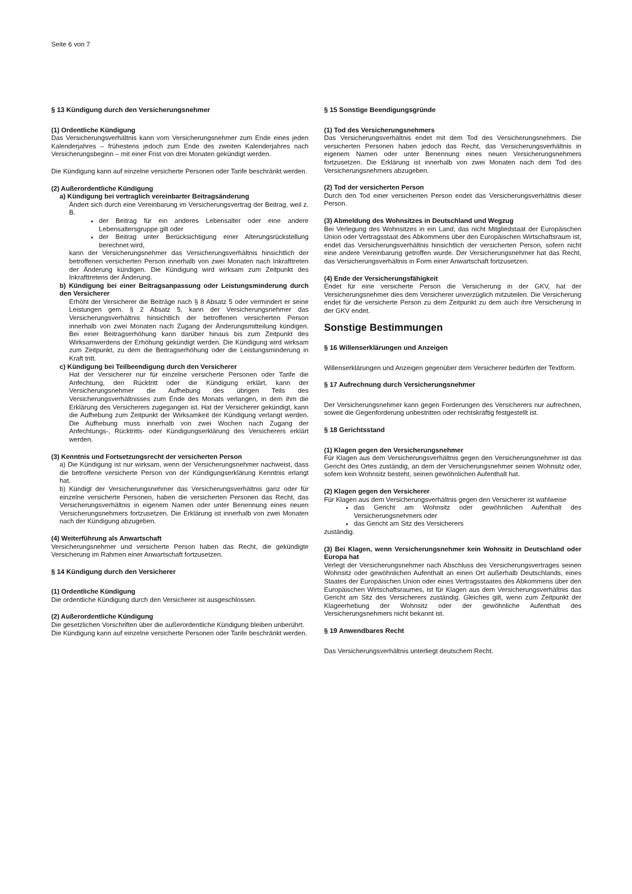Seite 6 von 7
§ 13 Kündigung durch den Versicherungsnehmer
(1) Ordentliche Kündigung
Das Versicherungsverhältnis kann vom Versicherungsnehmer zum Ende eines jeden Kalenderjahres – frühestens jedoch zum Ende des zweiten Kalenderjahres nach Versicherungsbeginn – mit einer Frist von drei Monaten gekündigt werden.
Die Kündigung kann auf einzelne versicherte Personen oder Tarife beschränkt werden.
(2) Außerordentliche Kündigung
a) Kündigung bei vertraglich vereinbarter Beitragsänderung
Ändert sich durch eine Vereinbarung im Versicherungsvertrag der Beitrag, weil z. B.
der Beitrag für ein anderes Lebensalter oder eine andere Lebensaltersgruppe gilt oder
der Beitrag unter Berücksichtigung einer Alterungsrückstellung berechnet wird,
kann der Versicherungsnehmer das Versicherungsverhältnis hinsichtlich der betroffenen versicherten Person innerhalb von zwei Monaten nach Inkrafttreten der Änderung kündigen. Die Kündigung wird wirksam zum Zeitpunkt des Inkrafttretens der Änderung.
b) Kündigung bei einer Beitragsanpassung oder Leistungsminderung durch den Versicherer
Erhöht der Versicherer die Beiträge nach § 8 Absatz 5 oder vermindert er seine Leistungen gem. § 2 Absatz 5, kann der Versicherungsnehmer das Versicherungsverhältnis hinsichtlich der betroffenen versicherten Person innerhalb von zwei Monaten nach Zugang der Änderungsmitteilung kündigen. Bei einer Beitragserhöhung kann darüber hinaus bis zum Zeitpunkt des Wirksamwerdens der Erhöhung gekündigt werden. Die Kündigung wird wirksam zum Zeitpunkt, zu dem die Beitragserhöhung oder die Leistungsminderung in Kraft tritt.
c) Kündigung bei Teilbeendigung durch den Versicherer
Hat der Versicherer nur für einzelne versicherte Personen oder Tarife die Anfechtung, den Rücktritt oder die Kündigung erklärt, kann der Versicherungsnehmer die Aufhebung des übrigen Teils des Versicherungsverhältnisses zum Ende des Monats verlangen, in dem ihm die Erklärung des Versicherers zugegangen ist. Hat der Versicherer gekündigt, kann die Aufhebung zum Zeitpunkt der Wirksamkeit der Kündigung verlangt werden. Die Aufhebung muss innerhalb von zwei Wochen nach Zugang der Anfechtungs-, Rücktritts- oder Kündigungserklärung des Versicherers erklärt werden.
(3) Kenntnis und Fortsetzungsrecht der versicherten Person
a) Die Kündigung ist nur wirksam, wenn der Versicherungsnehmer nachweist, dass die betroffene versicherte Person von der Kündigungserklärung Kenntnis erlangt hat.
b) Kündigt der Versicherungsnehmer das Versicherungsverhältnis ganz oder für einzelne versicherte Personen, haben die versicherten Personen das Recht, das Versicherungsverhältnis in eigenem Namen oder unter Benennung eines neuen Versicherungsnehmers fortzusetzen. Die Erklärung ist innerhalb von zwei Monaten nach der Kündigung abzugeben.
(4) Weiterführung als Anwartschaft
Versicherungsnehmer und versicherte Person haben das Recht, die gekündigte Versicherung im Rahmen einer Anwartschaft fortzusetzen.
§ 14 Kündigung durch den Versicherer
(1) Ordentliche Kündigung
Die ordentliche Kündigung durch den Versicherer ist ausgeschlossen.
(2) Außerordentliche Kündigung
Die gesetzlichen Vorschriften über die außerordentliche Kündigung bleiben unberührt.
Die Kündigung kann auf einzelne versicherte Personen oder Tarife beschränkt werden.
§ 15 Sonstige Beendigungsgründe
(1) Tod des Versicherungsnehmers
Das Versicherungsverhältnis endet mit dem Tod des Versicherungsnehmers. Die versicherten Personen haben jedoch das Recht, das Versicherungsverhältnis in eigenem Namen oder unter Benennung eines neuen Versicherungsnehmers fortzusetzen. Die Erklärung ist innerhalb von zwei Monaten nach dem Tod des Versicherungsnehmers abzugeben.
(2) Tod der versicherten Person
Durch den Tod einer versicherten Person endet das Versicherungsverhältnis dieser Person.
(3) Abmeldung des Wohnsitzes in Deutschland und Wegzug
Bei Verlegung des Wohnsitzes in ein Land, das nicht Mitgliedstaat der Europäischen Union oder Vertragsstaat des Abkommens über den Europäischen Wirtschaftsraum ist, endet das Versicherungsverhältnis hinsichtlich der versicherten Person, sofern nicht eine andere Vereinbarung getroffen wurde. Der Versicherungsnehmer hat das Recht, das Versicherungsverhältnis in Form einer Anwartschaft fortzusetzen.
(4) Ende der Versicherungsfähigkeit
Endet für eine versicherte Person die Versicherung in der GKV, hat der Versicherungsnehmer dies dem Versicherer unverzüglich mitzuteilen. Die Versicherung endet für die versicherte Person zu dem Zeitpunkt zu dem auch ihre Versicherung in der GKV endet.
Sonstige Bestimmungen
§ 16 Willenserklärungen und Anzeigen
Willenserklärungen und Anzeigen gegenüber dem Versicherer bedürfen der Textform.
§ 17 Aufrechnung durch Versicherungsnehmer
Der Versicherungsnehmer kann gegen Forderungen des Versicherers nur aufrechnen, soweit die Gegenforderung unbestritten oder rechtskräftig festgestellt ist.
§ 18 Gerichtsstand
(1) Klagen gegen den Versicherungsnehmer
Für Klagen aus dem Versicherungsverhältnis gegen den Versicherungsnehmer ist das Gericht des Ortes zuständig, an dem der Versicherungsnehmer seinen Wohnsitz oder, sofern kein Wohnsitz besteht, seinen gewöhnlichen Aufenthalt hat.
(2) Klagen gegen den Versicherer
Für Klagen aus dem Versicherungsverhältnis gegen den Versicherer ist wahlweise
das Gericht am Wohnsitz oder gewöhnlichen Aufenthalt des Versicherungsnehmers oder
das Gericht am Sitz des Versicherers
zuständig.
(3) Bei Klagen, wenn Versicherungsnehmer kein Wohnsitz in Deutschland oder Europa hat
Verlegt der Versicherungsnehmer nach Abschluss des Versicherungsvertrages seinen Wohnsitz oder gewöhnlichen Aufenthalt an einen Ort außerhalb Deutschlands, eines Staates der Europäischen Union oder eines Vertragsstaates des Abkommens über den Europäischen Wirtschaftsraumes, ist für Klagen aus dem Versicherungsverhältnis das Gericht am Sitz des Versicherers zuständig. Gleiches gilt, wenn zum Zeitpunkt der Klageerhebung der Wohnsitz oder der gewöhnliche Aufenthalt des Versicherungsnehmers nicht bekannt ist.
§ 19 Anwendbares Recht
Das Versicherungsverhältnis unterliegt deutschem Recht.